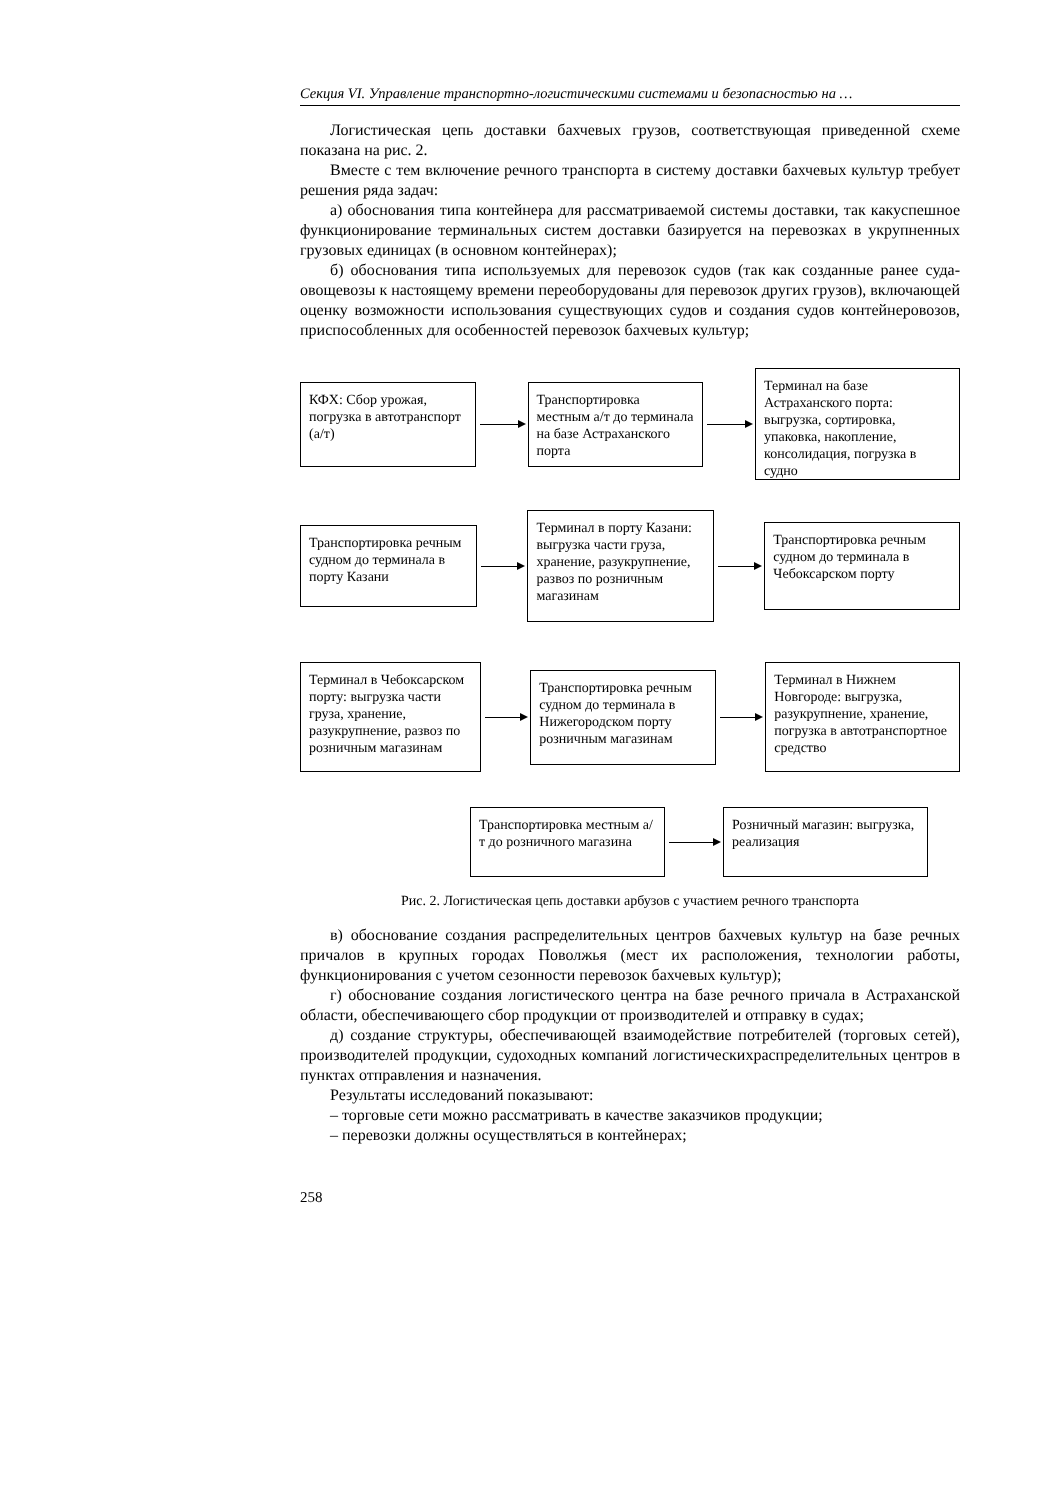Секция VI. Управление транспортно-логистическими системами и безопасностью на …
Логистическая цепь доставки бахчевых грузов, соответствующая приведенной схеме показана на рис. 2.
Вместе с тем включение речного транспорта в систему доставки бахчевых культур требует решения ряда задач:
а) обоснования типа контейнера для рассматриваемой системы доставки, так какуспешное функционирование терминальных систем доставки базируется на перевозках в укрупненных грузовых единицах (в основном контейнерах);
б) обоснования типа используемых для перевозок судов (так как созданные ранее суда-овощевозы к настоящему времени переоборудованы для перевозок других грузов), включающей оценку возможности использования существующих судов и создания судов контейнеровозов, приспособленных для особенностей перевозок бахчевых культур;
КФХ: Сбор урожая, погрузка в автотранспорт (а/т)
Транспортировка местным а/т до терминала на базе Астраханского порта
Терминал на базе Астраханского порта: выгрузка, сортировка, упаковка, накопление, консолидация, погрузка в судно
Транспортировка речным судном до терминала в порту Казани
Терминал в порту Казани: выгрузка части груза, хранение, разукрупнение, развоз по розничным магазинам
Транспортировка речным судном до терминала в Чебоксарском порту
Терминал в Чебоксарском порту: выгрузка части груза, хранение, разукрупнение, развоз по розничным магазинам
Транспортировка речным судном до терминала в Нижегородском порту розничным магазинам
Терминал в Нижнем Новгороде: выгрузка, разукрупнение, хранение, погрузка в автотранспортное средство
Транспортировка местным а/т до розничного магазина
Розничный магазин: выгрузка, реализация
Рис. 2. Логистическая цепь доставки арбузов с участием речного транспорта
в) обоснование создания распределительных центров бахчевых культур на базе речных причалов в крупных городах Поволжья (мест их расположения, технологии работы, функционирования с учетом сезонности перевозок бахчевых культур);
г) обоснование создания логистического центра на базе речного причала в Астраханской области, обеспечивающего сбор продукции от производителей и отправку в судах;
д) создание структуры, обеспечивающей взаимодействие потребителей (торговых сетей), производителей продукции, судоходных компаний логистическихраспределительных центров в пунктах отправления и назначения.
Результаты исследований показывают:
– торговые сети можно рассматривать в качестве заказчиков продукции;
– перевозки должны осуществляться в контейнерах;
258